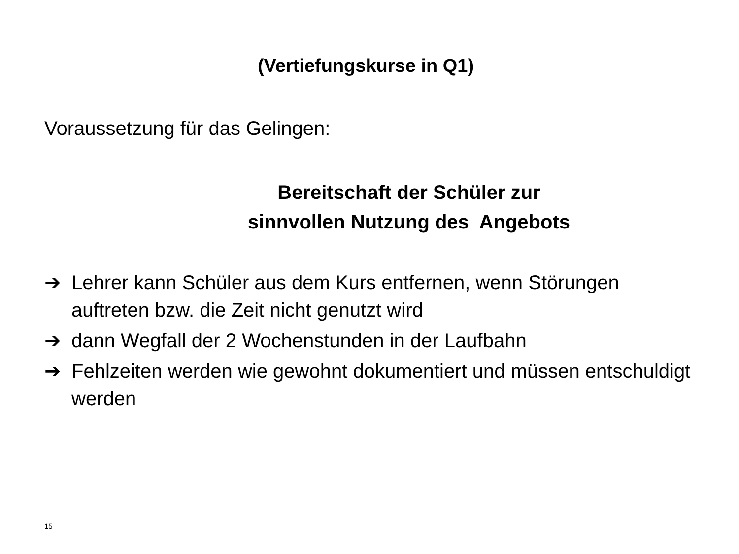(Vertiefungskurse in Q1)
Voraussetzung für das Gelingen:
Bereitschaft der Schüler zur
sinnvollen Nutzung des Angebots
➔ Lehrer kann Schüler aus dem Kurs entfernen, wenn Störungen auftreten bzw. die Zeit nicht genutzt wird
➔ dann Wegfall der 2 Wochenstunden in der Laufbahn
➔ Fehlzeiten werden wie gewohnt dokumentiert und müssen entschuldigt werden
15